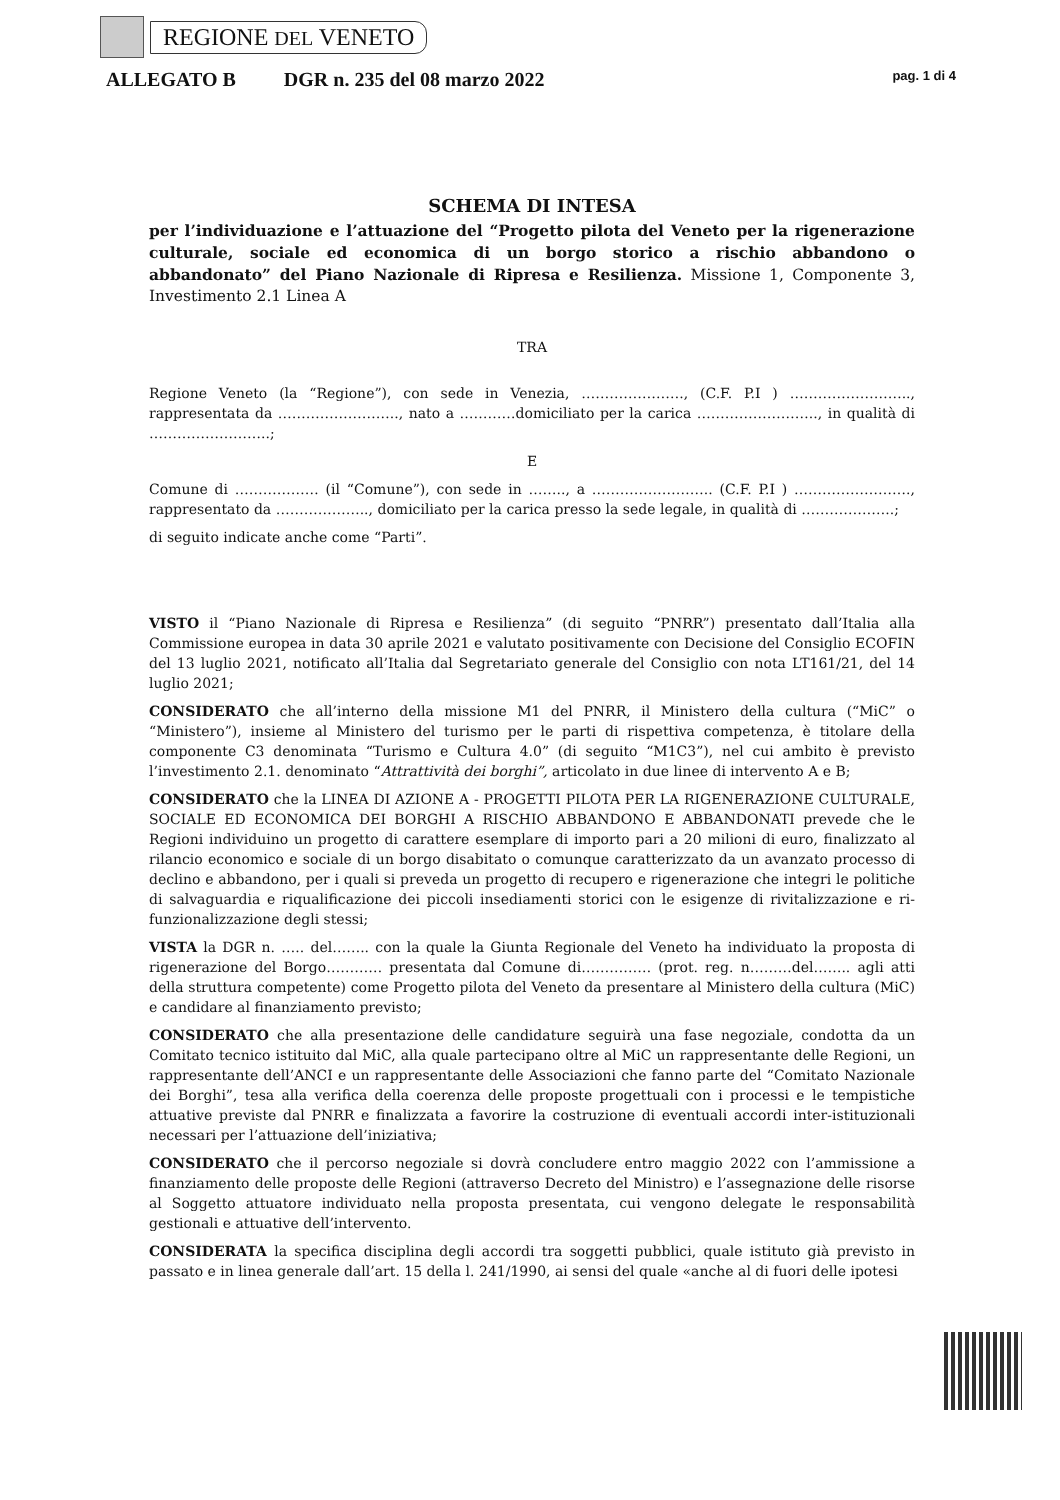REGIONE DEL VENETO
ALLEGATO B DGR n. 235 del 08 marzo 2022 pag. 1 di 4
SCHEMA DI INTESA
per l’individuazione e l’attuazione del “Progetto pilota del Veneto per la rigenerazione culturale, sociale ed economica di un borgo storico a rischio abbandono o abbandonato” del Piano Nazionale di Ripresa e Resilienza. Missione 1, Componente 3, Investimento 2.1 Linea A
TRA
Regione Veneto (la “Regione”), con sede in Venezia, …………………., (C.F. P.I ) …………………….., rappresentata da …………………….., nato a …………domiciliato per la carica …………………….., in qualità di ……………………..;
E
Comune di ……………… (il “Comune”), con sede in …….., a …………………….. (C.F. P.I ) ……………………., rappresentato da ……………….., domiciliato per la carica presso la sede legale, in qualità di ………………..;
di seguito indicate anche come “Parti”.
VISTO il “Piano Nazionale di Ripresa e Resilienza” (di seguito “PNRR”) presentato dall’Italia alla Commissione europea in data 30 aprile 2021 e valutato positivamente con Decisione del Consiglio ECOFIN del 13 luglio 2021, notificato all’Italia dal Segretariato generale del Consiglio con nota LT161/21, del 14 luglio 2021;
CONSIDERATO che all’interno della missione M1 del PNRR, il Ministero della cultura (“MiC” o “Ministero”), insieme al Ministero del turismo per le parti di rispettiva competenza, è titolare della componente C3 denominata “Turismo e Cultura 4.0” (di seguito “M1C3”), nel cui ambito è previsto l’investimento 2.1. denominato “Attrattività dei borghi”, articolato in due linee di intervento A e B;
CONSIDERATO che la LINEA DI AZIONE A - PROGETTI PILOTA PER LA RIGENERAZIONE CULTURALE, SOCIALE ED ECONOMICA DEI BORGHI A RISCHIO ABBANDONO E ABBANDONATI prevede che le Regioni individuino un progetto di carattere esemplare di importo pari a 20 milioni di euro, finalizzato al rilancio economico e sociale di un borgo disabitato o comunque caratterizzato da un avanzato processo di declino e abbandono, per i quali si preveda un progetto di recupero e rigenerazione che integri le politiche di salvaguardia e riqualificazione dei piccoli insediamenti storici con le esigenze di rivitalizzazione e ri-funzionalizzazione degli stessi;
VISTA la DGR n. ….. del…….. con la quale la Giunta Regionale del Veneto ha individuato la proposta di rigenerazione del Borgo………… presentata dal Comune di…………… (prot. reg. n………del…….. agli atti della struttura competente) come Progetto pilota del Veneto da presentare al Ministero della cultura (MiC) e candidare al finanziamento previsto;
CONSIDERATO che alla presentazione delle candidature seguirà una fase negoziale, condotta da un Comitato tecnico istituito dal MiC, alla quale partecipano oltre al MiC un rappresentante delle Regioni, un rappresentante dell’ANCI e un rappresentante delle Associazioni che fanno parte del “Comitato Nazionale dei Borghi”, tesa alla verifica della coerenza delle proposte progettuali con i processi e le tempistiche attuative previste dal PNRR e finalizzata a favorire la costruzione di eventuali accordi inter-istituzionali necessari per l’attuazione dell’iniziativa;
CONSIDERATO che il percorso negoziale si dovrà concludere entro maggio 2022 con l’ammissione a finanziamento delle proposte delle Regioni (attraverso Decreto del Ministro) e l’assegnazione delle risorse al Soggetto attuatore individuato nella proposta presentata, cui vengono delegate le responsabilità gestionali e attuative dell’intervento.
CONSIDERATA la specifica disciplina degli accordi tra soggetti pubblici, quale istituto già previsto in passato e in linea generale dall’art. 15 della l. 241/1990, ai sensi del quale «anche al di fuori delle ipotesi